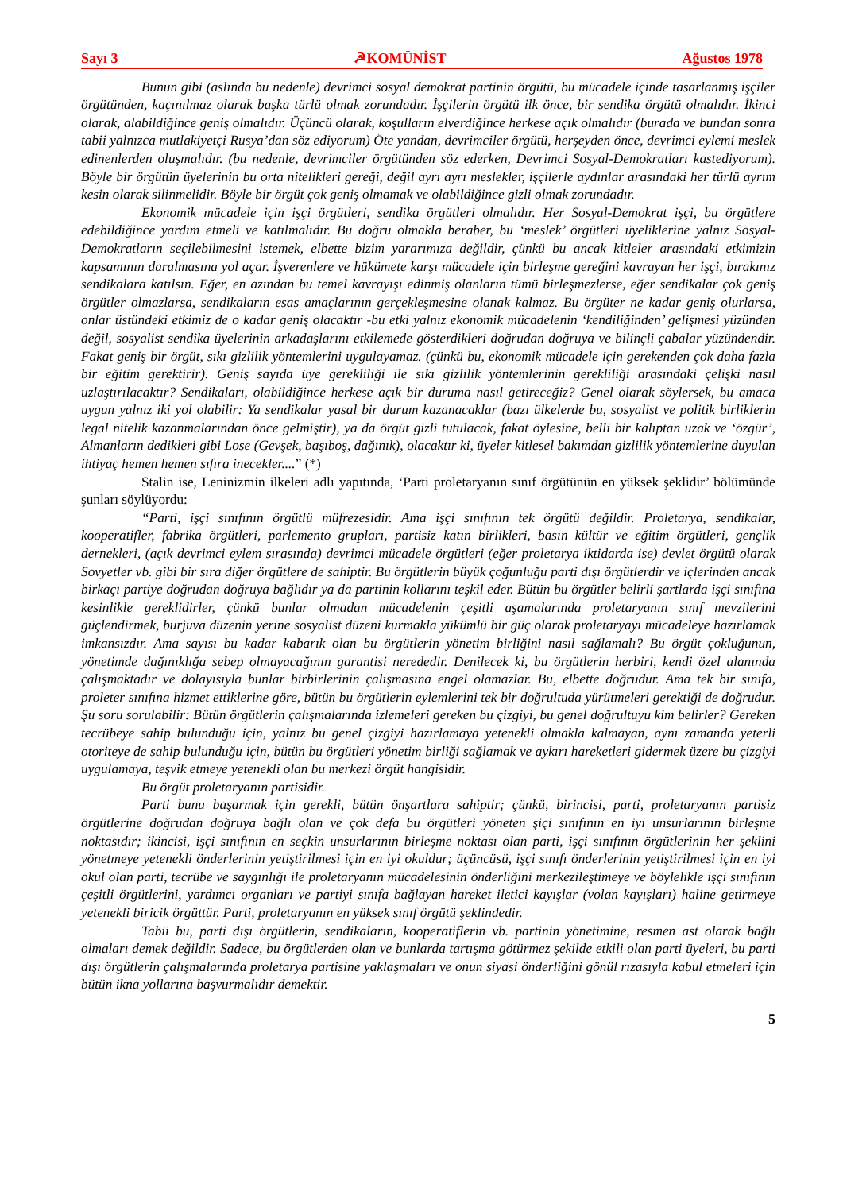Sayı 3 ☭KOMÜNİST Ağustos 1978
Bunun gibi (aslında bu nedenle) devrimci sosyal demokrat partinin örgütü, bu mücadele içinde tasarlanmış işçiler örgütünden, kaçınılmaz olarak başka türlü olmak zorundadır. İşçilerin örgütü ilk önce, bir sendika örgütü olmalıdır. İkinci olarak, alabildiğince geniş olmalıdır. Üçüncü olarak, koşulların elverdiğince herkese açık olmalıdır (burada ve bundan sonra tabii yalnızca mutlakiyetçi Rusya’dan söz ediyorum) Öte yandan, devrimciler örgütü, herşeyden önce, devrimci eylemi meslek edinenlerden oluşmalıdır. (bu nedenle, devrimciler örgütünden söz ederken, Devrimci Sosyal-Demokratları kastediyorum). Böyle bir örgütün üyelerinin bu orta nitelikleri gereği, değil ayrı ayrı meslekler, işçilerle aydınlar arasındaki her türlü ayrım kesin olarak silinmelidir. Böyle bir örgüt çok geniş olmamak ve olabildiğince gizli olmak zorundadır.
Ekonomik mücadele için işçi örgütleri, sendika örgütleri olmalıdır. Her Sosyal-Demokrat işçi, bu örgütlere edebildiğince yardım etmeli ve katılmalıdır. Bu doğru olmakla beraber, bu ‘meslek’ örgütleri üyeliklerine yalnız Sosyal-Demokratların seçilebilmesini istemek, elbette bizim yararımıza değildir, çünkü bu ancak kitleler arasındaki etkimizin kapsamının daralmasına yol açar. İşverenlere ve hükümete karşı mücadele için birleşme gereğini kavrayan her işçi, bırakınız sendikalara katılsın. Eğer, en azından bu temel kavrayışı edinmiş olanların tümü birleşmezlerse, eğer sendikalar çok geniş örgütler olmazlarsa, sendikaların esas amaçlarının gerçekleşmesine olanak kalmaz. Bu örgüter ne kadar geniş olurlarsa, onlar üstündeki etkimiz de o kadar geniş olacaktır -bu etki yalnız ekonomik mücadelenin ‘kendiliğinden’ gelişmesi yüzünden değil, sosyalist sendika üyelerinin arkadaşlarını etkilemede gösterdikleri doğrudan doğruya ve bilinçli çabalar yüzündendir. Fakat geniş bir örgüt, sıkı gizlilik yöntemlerini uygulayamaz. (çünkü bu, ekonomik mücadele için gerekenden çok daha fazla bir eğitim gerektirir). Geniş sayıda üye gerekliliği ile sıkı gizlilik yöntemlerinin gerekliliği arasındaki çelişki nasıl uzlaştırılacaktır? Sendikaları, olabildiğince herkese açık bir duruma nasıl getireceğiz? Genel olarak söylersek, bu amaca uygun yalnız iki yol olabilir: Ya sendikalar yasal bir durum kazanacaklar (bazı ülkelerde bu, sosyalist ve politik birliklerin legal nitelik kazanmalarından önce gelmiştir), ya da örgüt gizli tutulacak, fakat öylesine, belli bir kalıptan uzak ve ‘özgür’, Almanların dedikleri gibi Lose (Gevşek, başıboş, dağınık), olacaktır ki, üyeler kitlesel bakımdan gizlilik yöntemlerine duyulan ihtiyaç hemen hemen sıfıra inecekler....” (*)
Stalin ise, Leninizmin ilkeleri adlı yapıtında, ‘Parti proletaryanın sınıf örgütünün en yüksek şeklidir’ bölümünde şunları söylüyordu:
“Parti, işçi sınıfının örgütlü müfrezesidir. Ama işçi sınıfının tek örgütü değildir. Proletarya, sendikalar, kooperatifler, fabrika örgütleri, parlemento grupları, partisiz katın birlikleri, basın kültür ve eğitim örgütleri, gençlik dernekleri, (açık devrimci eylem sırasında) devrimci mücadele örgütleri (eğer proletarya iktidarda ise) devlet örgütü olarak Sovyetler vb. gibi bir sıra diğer örgütlere de sahiptir. Bu örgütlerin büyük çoğunluğu parti dışı örgütlerdir ve içlerinden ancak birkaçı partiye doğrudan doğruya bağlıdır ya da partinin kollarını teşkil eder. Bütün bu örgütler belirli şartlarda işçi sınıfına kesinlikle gereklidirler, çünkü bunlar olmadan mücadelenin çeşitli aşamalarında proletaryanın sınıf mevzilerini güçlendirmek, burjuva düzenin yerine sosyalist düzeni kurmakla yükümlü bir güç olarak proletaryayı mücadeleye hazırlamak imkansızdır. Ama sayısı bu kadar kabarık olan bu örgütlerin yönetim birliğini nasıl sağlamalı? Bu örgüt çokluğunun, yönetimde dağınıklığa sebep olmayacağının garantisi nerededir. Denilecek ki, bu örgütlerin herbiri, kendi özel alanında çalışmaktadır ve dolayısıyla bunlar birbirlerinin çalışmasına engel olamazlar. Bu, elbette doğrudur. Ama tek bir sınıfa, proleter sınıfına hizmet ettiklerine göre, bütün bu örgütlerin eylemlerini tek bir doğrultuda yürütmeleri gerektiği de doğrudur. Şu soru sorulabilir: Bütün örgütlerin çalışmalarında izlemeleri gereken bu çizgiyi, bu genel doğrultuyu kim belirler? Gereken tecrübeye sahip bulunduğu için, yalnız bu genel çizgiyi hazırlamaya yetenekli olmakla kalmayan, aynı zamanda yeterli otoriteye de sahip bulunduğu için, bütün bu örgütleri yönetim birliği sağlamak ve aykırı hareketleri gidermek üzere bu çizgiyi uygulamaya, teşvik etmeye yetenekli olan bu merkezi örgüt hangisidir.
Bu örgüt proletaryanın partisidir.
Parti bunu başarmak için gerekli, bütün önşartlara sahiptir; çünkü, birincisi, parti, proletaryanın partisiz örgütlerine doğrudan doğruya bağlı olan ve çok defa bu örgütleri yöneten şiçi sınıfının en iyi unsurlarının birleşme noktasıdır; ikincisi, işçi sınıfının en seçkin unsurlarının birleşme noktası olan parti, işçi sınıfının örgütlerinin her şeklini yönetmeye yetenekli önderlerinin yetiştirilmesi için en iyi okuldur; üçüncüsü, işçi sınıfı önderlerinin yetiştirilmesi için en iyi okul olan parti, tecrübe ve saygınlığı ile proletaryanın mücadelesinin önderliğini merkezileştimeye ve böylelikle işçi sınıfının çeşitli örgütlerini, yardımcı organları ve partiyi sınıfa bağlayan hareket iletici kayışlar (volan kayışları) haline getirmeye yetenekli biricik örgüttür. Parti, proletaryanın en yüksek sınıf örgütü şeklindedir.
Tabii bu, parti dışı örgütlerin, sendikaların, kooperatiflerin vb. partinin yönetimine, resmen ast olarak bağlı olmaları demek değildir. Sadece, bu örgütlerden olan ve bunlarda tartışma götürmez şekilde etkili olan parti üyeleri, bu parti dışı örgütlerin çalışmalarında proletarya partisine yaklaşmaları ve onun siyasi önderliğini gönül rızasıyla kabul etmeleri için bütün ikna yollarına başvurmalıdır demektir.
5